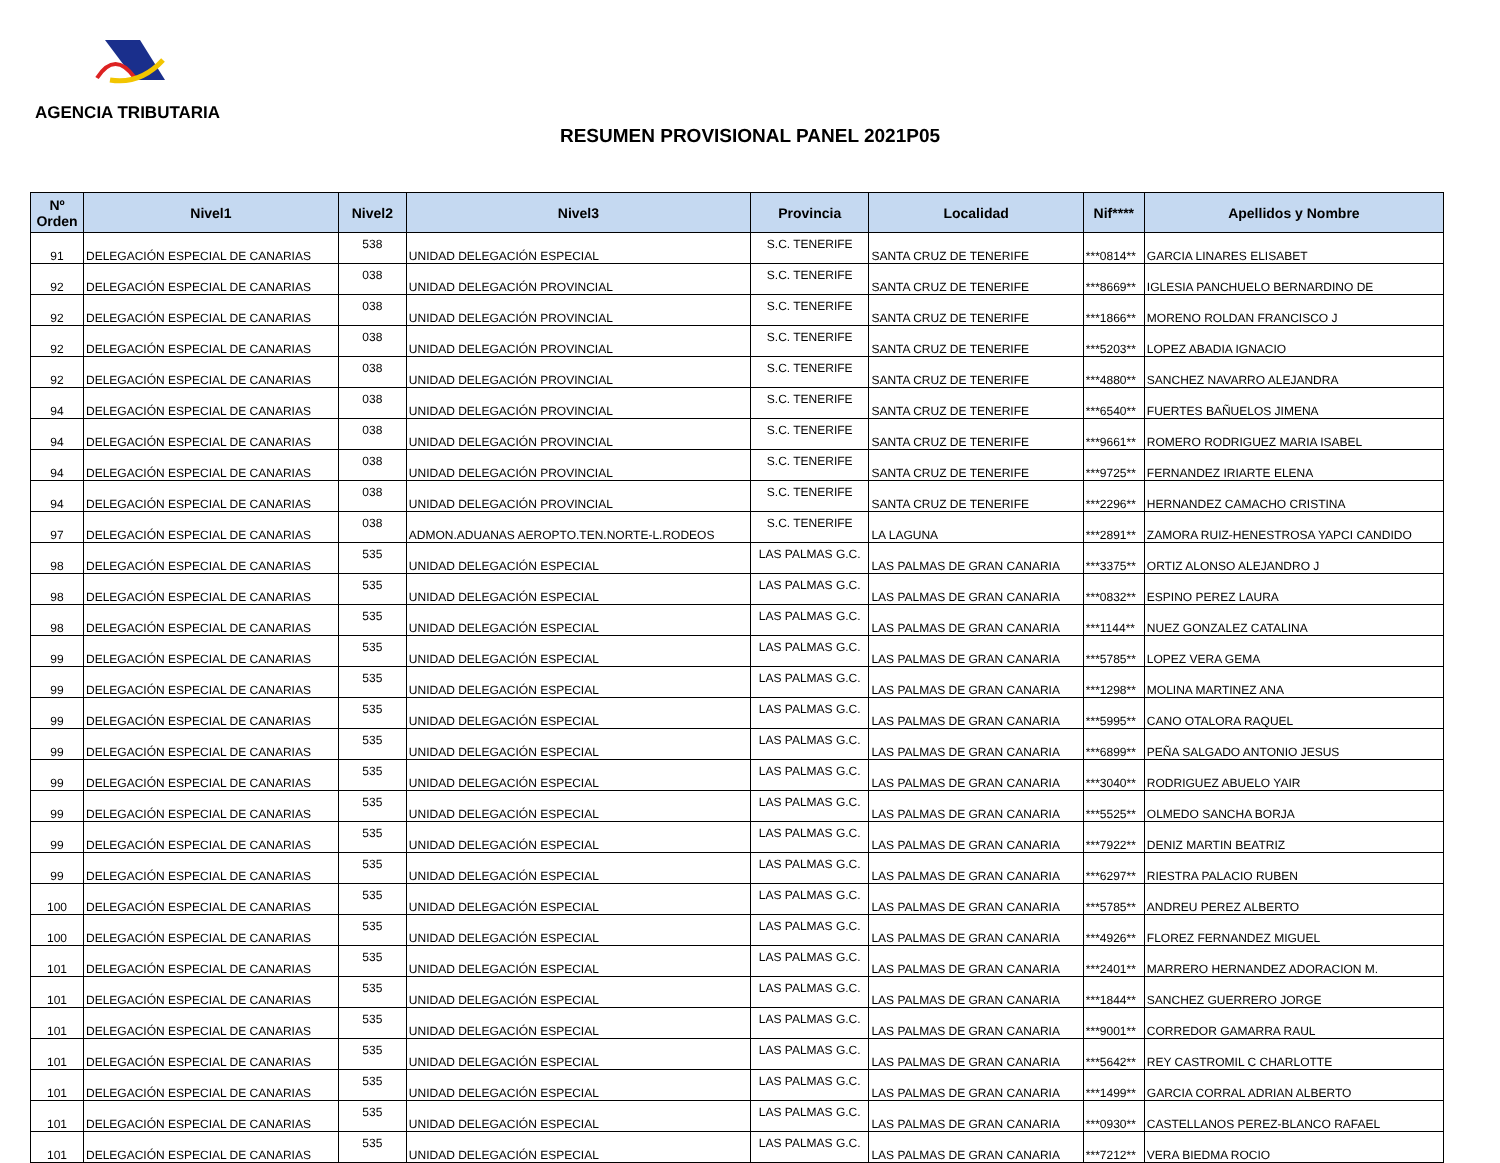AGENCIA TRIBUTARIA
RESUMEN PROVISIONAL PANEL 2021P05
| Nº Orden | Nivel1 | Nivel2 | Nivel3 | Provincia | Localidad | Nif**** | Apellidos y Nombre |
| --- | --- | --- | --- | --- | --- | --- | --- |
| 91 | DELEGACIÓN ESPECIAL DE CANARIAS | 538 | UNIDAD DELEGACIÓN ESPECIAL | S.C. TENERIFE | SANTA CRUZ DE TENERIFE | ***0814** | GARCIA LINARES ELISABET |
| 92 | DELEGACIÓN ESPECIAL DE CANARIAS | 038 | UNIDAD DELEGACIÓN PROVINCIAL | S.C. TENERIFE | SANTA CRUZ DE TENERIFE | ***8669** | IGLESIA PANCHUELO BERNARDINO DE |
| 92 | DELEGACIÓN ESPECIAL DE CANARIAS | 038 | UNIDAD DELEGACIÓN PROVINCIAL | S.C. TENERIFE | SANTA CRUZ DE TENERIFE | ***1866** | MORENO ROLDAN FRANCISCO J |
| 92 | DELEGACIÓN ESPECIAL DE CANARIAS | 038 | UNIDAD DELEGACIÓN PROVINCIAL | S.C. TENERIFE | SANTA CRUZ DE TENERIFE | ***5203** | LOPEZ ABADIA IGNACIO |
| 92 | DELEGACIÓN ESPECIAL DE CANARIAS | 038 | UNIDAD DELEGACIÓN PROVINCIAL | S.C. TENERIFE | SANTA CRUZ DE TENERIFE | ***4880** | SANCHEZ NAVARRO ALEJANDRA |
| 94 | DELEGACIÓN ESPECIAL DE CANARIAS | 038 | UNIDAD DELEGACIÓN PROVINCIAL | S.C. TENERIFE | SANTA CRUZ DE TENERIFE | ***6540** | FUERTES BAÑUELOS JIMENA |
| 94 | DELEGACIÓN ESPECIAL DE CANARIAS | 038 | UNIDAD DELEGACIÓN PROVINCIAL | S.C. TENERIFE | SANTA CRUZ DE TENERIFE | ***9661** | ROMERO RODRIGUEZ MARIA ISABEL |
| 94 | DELEGACIÓN ESPECIAL DE CANARIAS | 038 | UNIDAD DELEGACIÓN PROVINCIAL | S.C. TENERIFE | SANTA CRUZ DE TENERIFE | ***9725** | FERNANDEZ IRIARTE ELENA |
| 94 | DELEGACIÓN ESPECIAL DE CANARIAS | 038 | UNIDAD DELEGACIÓN PROVINCIAL | S.C. TENERIFE | SANTA CRUZ DE TENERIFE | ***2296** | HERNANDEZ CAMACHO CRISTINA |
| 97 | DELEGACIÓN ESPECIAL DE CANARIAS | 038 | ADMON.ADUANAS AEROPTO.TEN.NORTE-L.RODEOS | S.C. TENERIFE | LA LAGUNA | ***2891** | ZAMORA RUIZ-HENESTROSA YAPCI CANDIDO |
| 98 | DELEGACIÓN ESPECIAL DE CANARIAS | 535 | UNIDAD DELEGACIÓN ESPECIAL | LAS PALMAS G.C. | LAS PALMAS DE GRAN CANARIA | ***3375** | ORTIZ ALONSO ALEJANDRO J |
| 98 | DELEGACIÓN ESPECIAL DE CANARIAS | 535 | UNIDAD DELEGACIÓN ESPECIAL | LAS PALMAS G.C. | LAS PALMAS DE GRAN CANARIA | ***0832** | ESPINO PEREZ LAURA |
| 98 | DELEGACIÓN ESPECIAL DE CANARIAS | 535 | UNIDAD DELEGACIÓN ESPECIAL | LAS PALMAS G.C. | LAS PALMAS DE GRAN CANARIA | ***1144** | NUEZ GONZALEZ CATALINA |
| 99 | DELEGACIÓN ESPECIAL DE CANARIAS | 535 | UNIDAD DELEGACIÓN ESPECIAL | LAS PALMAS G.C. | LAS PALMAS DE GRAN CANARIA | ***5785** | LOPEZ VERA GEMA |
| 99 | DELEGACIÓN ESPECIAL DE CANARIAS | 535 | UNIDAD DELEGACIÓN ESPECIAL | LAS PALMAS G.C. | LAS PALMAS DE GRAN CANARIA | ***1298** | MOLINA MARTINEZ ANA |
| 99 | DELEGACIÓN ESPECIAL DE CANARIAS | 535 | UNIDAD DELEGACIÓN ESPECIAL | LAS PALMAS G.C. | LAS PALMAS DE GRAN CANARIA | ***5995** | CANO OTALORA RAQUEL |
| 99 | DELEGACIÓN ESPECIAL DE CANARIAS | 535 | UNIDAD DELEGACIÓN ESPECIAL | LAS PALMAS G.C. | LAS PALMAS DE GRAN CANARIA | ***6899** | PEÑA SALGADO ANTONIO JESUS |
| 99 | DELEGACIÓN ESPECIAL DE CANARIAS | 535 | UNIDAD DELEGACIÓN ESPECIAL | LAS PALMAS G.C. | LAS PALMAS DE GRAN CANARIA | ***3040** | RODRIGUEZ ABUELO YAIR |
| 99 | DELEGACIÓN ESPECIAL DE CANARIAS | 535 | UNIDAD DELEGACIÓN ESPECIAL | LAS PALMAS G.C. | LAS PALMAS DE GRAN CANARIA | ***5525** | OLMEDO SANCHA BORJA |
| 99 | DELEGACIÓN ESPECIAL DE CANARIAS | 535 | UNIDAD DELEGACIÓN ESPECIAL | LAS PALMAS G.C. | LAS PALMAS DE GRAN CANARIA | ***7922** | DENIZ MARTIN BEATRIZ |
| 99 | DELEGACIÓN ESPECIAL DE CANARIAS | 535 | UNIDAD DELEGACIÓN ESPECIAL | LAS PALMAS G.C. | LAS PALMAS DE GRAN CANARIA | ***6297** | RIESTRA PALACIO RUBEN |
| 100 | DELEGACIÓN ESPECIAL DE CANARIAS | 535 | UNIDAD DELEGACIÓN ESPECIAL | LAS PALMAS G.C. | LAS PALMAS DE GRAN CANARIA | ***5785** | ANDREU PEREZ ALBERTO |
| 100 | DELEGACIÓN ESPECIAL DE CANARIAS | 535 | UNIDAD DELEGACIÓN ESPECIAL | LAS PALMAS G.C. | LAS PALMAS DE GRAN CANARIA | ***4926** | FLOREZ FERNANDEZ MIGUEL |
| 101 | DELEGACIÓN ESPECIAL DE CANARIAS | 535 | UNIDAD DELEGACIÓN ESPECIAL | LAS PALMAS G.C. | LAS PALMAS DE GRAN CANARIA | ***2401** | MARRERO HERNANDEZ ADORACION M. |
| 101 | DELEGACIÓN ESPECIAL DE CANARIAS | 535 | UNIDAD DELEGACIÓN ESPECIAL | LAS PALMAS G.C. | LAS PALMAS DE GRAN CANARIA | ***1844** | SANCHEZ GUERRERO JORGE |
| 101 | DELEGACIÓN ESPECIAL DE CANARIAS | 535 | UNIDAD DELEGACIÓN ESPECIAL | LAS PALMAS G.C. | LAS PALMAS DE GRAN CANARIA | ***9001** | CORREDOR GAMARRA RAUL |
| 101 | DELEGACIÓN ESPECIAL DE CANARIAS | 535 | UNIDAD DELEGACIÓN ESPECIAL | LAS PALMAS G.C. | LAS PALMAS DE GRAN CANARIA | ***5642** | REY CASTROMIL C CHARLOTTE |
| 101 | DELEGACIÓN ESPECIAL DE CANARIAS | 535 | UNIDAD DELEGACIÓN ESPECIAL | LAS PALMAS G.C. | LAS PALMAS DE GRAN CANARIA | ***1499** | GARCIA CORRAL ADRIAN ALBERTO |
| 101 | DELEGACIÓN ESPECIAL DE CANARIAS | 535 | UNIDAD DELEGACIÓN ESPECIAL | LAS PALMAS G.C. | LAS PALMAS DE GRAN CANARIA | ***0930** | CASTELLANOS PEREZ-BLANCO RAFAEL |
| 101 | DELEGACIÓN ESPECIAL DE CANARIAS | 535 | UNIDAD DELEGACIÓN ESPECIAL | LAS PALMAS G.C. | LAS PALMAS DE GRAN CANARIA | ***7212** | VERA BIEDMA ROCIO |